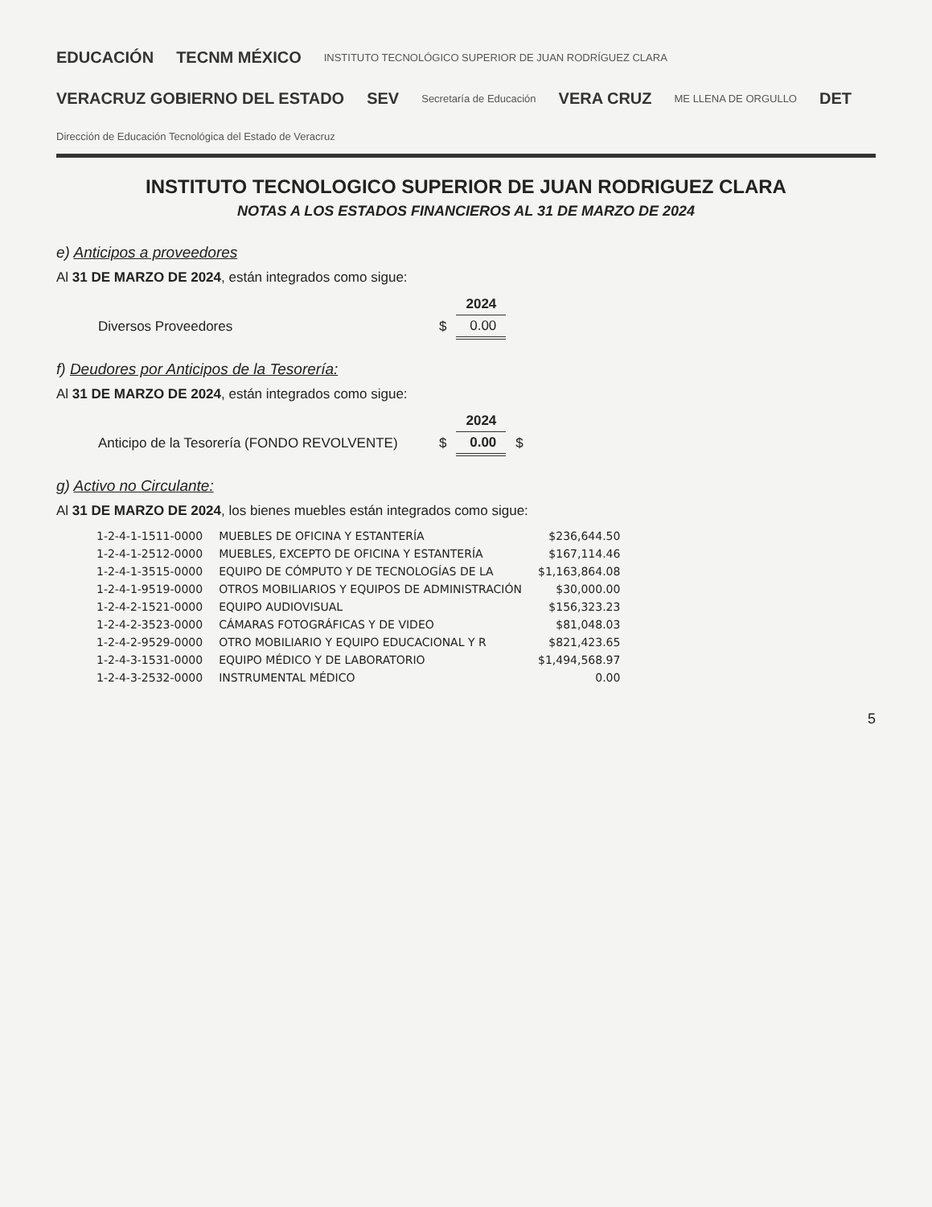EDUCACIÓN TECNM MÉXICO INSTITUTO TECNOLÓGICO SUPERIOR DE JUAN RODRÍGUEZ CLARA VERACRUZ GOBIERNO DEL ESTADO SEV Secretaría de Educación VERA CRUZ ME LLENA DE ORGULLO DET Dirección de Educación Tecnológica del Estado de Veracruz
INSTITUTO TECNOLOGICO SUPERIOR DE JUAN RODRIGUEZ CLARA
NOTAS A LOS ESTADOS FINANCIEROS AL 31 DE MARZO DE 2024
e) Anticipos a proveedores
Al 31 DE MARZO DE 2024, están integrados como sigue:
| | | 2024 |
| --- | --- | --- |
| Diversos Proveedores | $ | 0.00 |
f) Deudores por Anticipos de la Tesorería:
Al 31 DE MARZO DE 2024, están integrados como sigue:
| | | 2024 | |
| --- | --- | --- | --- |
| Anticipo de la Tesorería (FONDO REVOLVENTE) | $ | 0.00 | $ |
g) Activo no Circulante:
Al 31 DE MARZO DE 2024, los bienes muebles están integrados como sigue:
| 1-2-4-1-1511-0000 | MUEBLES DE OFICINA Y ESTANTERÍA | $236,644.50 |
| 1-2-4-1-2512-0000 | MUEBLES, EXCEPTO DE OFICINA Y ESTANTERÍA | $167,114.46 |
| 1-2-4-1-3515-0000 | EQUIPO DE CÓMPUTO Y DE TECNOLOGÍAS DE LA | $1,163,864.08 |
| 1-2-4-1-9519-0000 | OTROS MOBILIARIOS Y EQUIPOS DE ADMINISTRACIÓN | $30,000.00 |
| 1-2-4-2-1521-0000 | EQUIPO AUDIOVISUAL | $156,323.23 |
| 1-2-4-2-3523-0000 | CÁMARAS FOTOGRÁFICAS Y DE VIDEO | $81,048.03 |
| 1-2-4-2-9529-0000 | OTRO MOBILIARIO Y EQUIPO EDUCACIONAL Y R | $821,423.65 |
| 1-2-4-3-1531-0000 | EQUIPO MÉDICO Y DE LABORATORIO | $1,494,568.97 |
| 1-2-4-3-2532-0000 | INSTRUMENTAL MÉDICO | 0.00 |
5